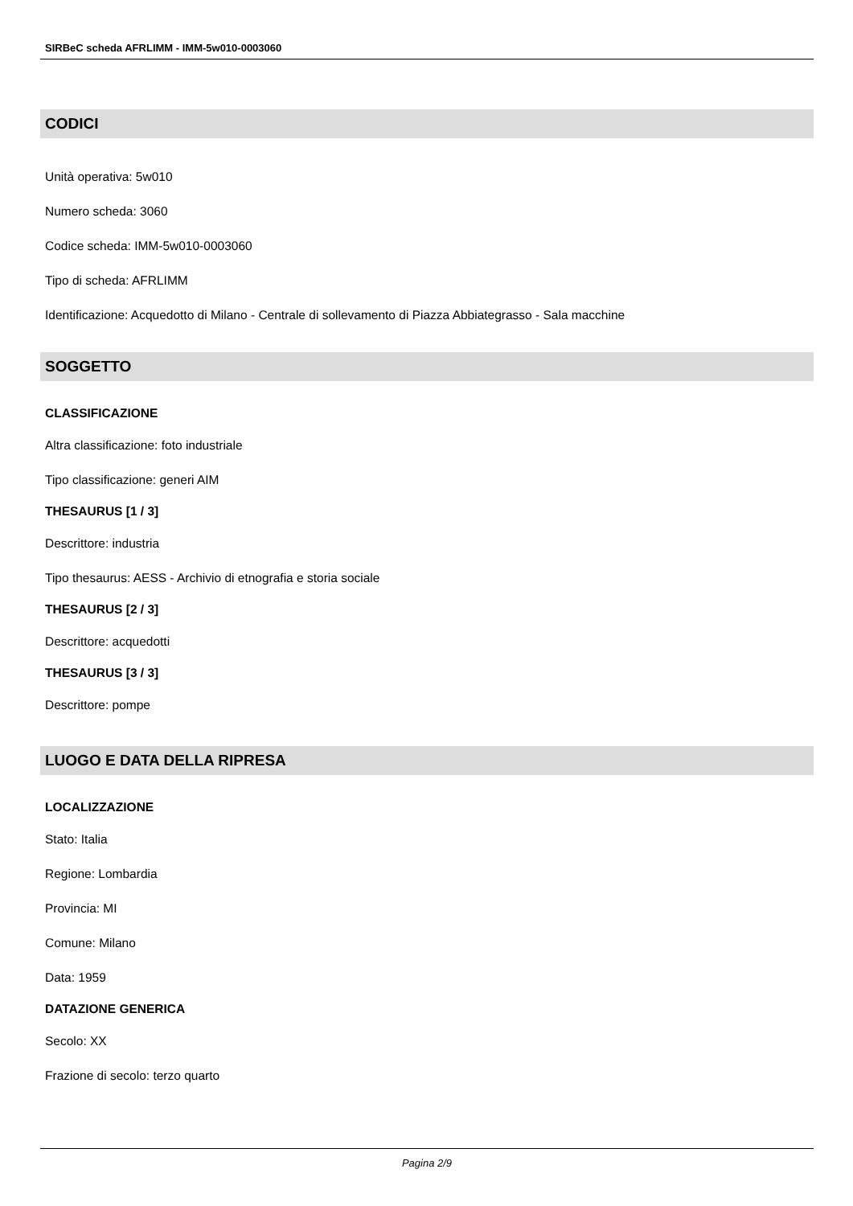SIRBeC scheda AFRLIMM - IMM-5w010-0003060
CODICI
Unità operativa: 5w010
Numero scheda: 3060
Codice scheda: IMM-5w010-0003060
Tipo di scheda: AFRLIMM
Identificazione: Acquedotto di Milano - Centrale di sollevamento di Piazza Abbiategrasso - Sala macchine
SOGGETTO
CLASSIFICAZIONE
Altra classificazione: foto industriale
Tipo classificazione: generi AIM
THESAURUS [1 / 3]
Descrittore: industria
Tipo thesaurus: AESS - Archivio di etnografia e storia sociale
THESAURUS [2 / 3]
Descrittore: acquedotti
THESAURUS [3 / 3]
Descrittore: pompe
LUOGO E DATA DELLA RIPRESA
LOCALIZZAZIONE
Stato: Italia
Regione: Lombardia
Provincia: MI
Comune: Milano
Data: 1959
DATAZIONE GENERICA
Secolo: XX
Frazione di secolo: terzo quarto
Pagina 2/9